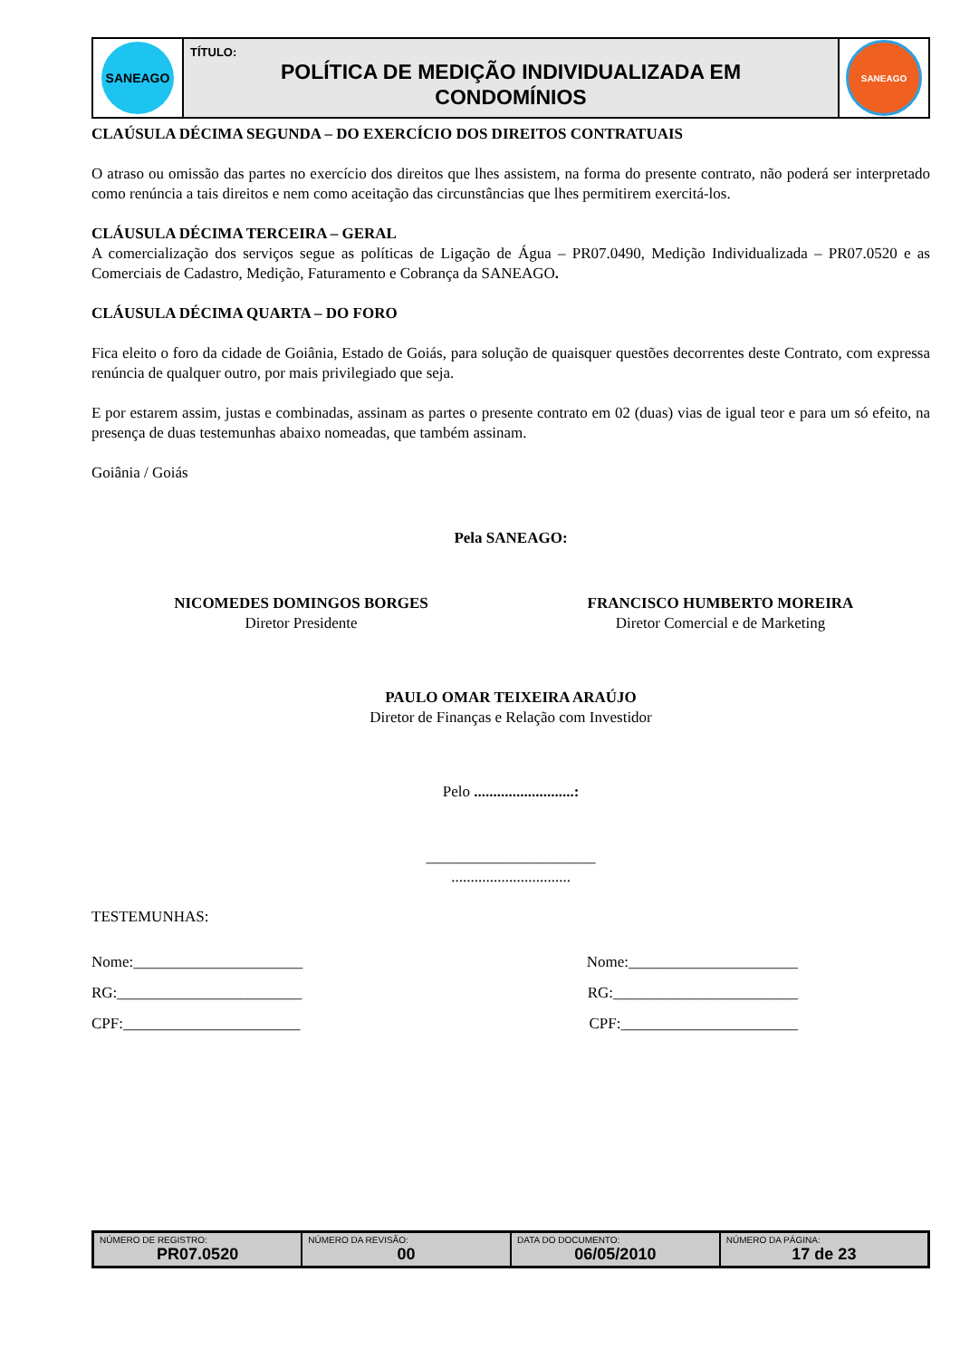| SANEAGO | TÍTULO: POLÍTICA DE MEDIÇÃO INDIVIDUALIZADA EM CONDOMÍNIOS | SANEAGO |
CLAÚSULA DÉCIMA SEGUNDA – DO EXERCÍCIO DOS DIREITOS CONTRATUAIS
O atraso ou omissão das partes no exercício dos direitos que lhes assistem, na forma do presente contrato, não poderá ser interpretado como renúncia a tais direitos e nem como aceitação das circunstâncias que lhes permitirem exercitá-los.
CLÁUSULA DÉCIMA TERCEIRA – GERAL
A comercialização dos serviços segue as políticas de Ligação de Água – PR07.0490, Medição Individualizada – PR07.0520 e as Comerciais de Cadastro, Medição, Faturamento e Cobrança da SANEAGO.
CLÁUSULA DÉCIMA QUARTA – DO FORO
Fica eleito o foro da cidade de Goiânia, Estado de Goiás, para solução de quaisquer questões decorrentes deste Contrato, com expressa renúncia de qualquer outro, por mais privilegiado que seja.
E por estarem assim, justas e combinadas, assinam as partes o presente contrato em 02 (duas) vias de igual teor e para um só efeito, na presença de duas testemunhas abaixo nomeadas, que também assinam.
Goiânia / Goiás
Pela SANEAGO:
NICOMEDES DOMINGOS BORGES
Diretor Presidente
FRANCISCO HUMBERTO MOREIRA
Diretor Comercial e de Marketing
PAULO OMAR TEIXEIRA ARAÚJO
Diretor de Finanças e Relação com Investidor
Pelo ..........................:
______________________
...............................
TESTEMUNHAS:
Nome:______________________ Nome:______________________
RG:________________________ RG:________________________
CPF:_______________________ CPF:_______________________
| NÚMERO DE REGISTRO: PR07.0520 | NÚMERO DA REVISÃO: 00 | DATA DO DOCUMENTO: 06/05/2010 | NÚMERO DA PÁGINA: 17 de 23 |